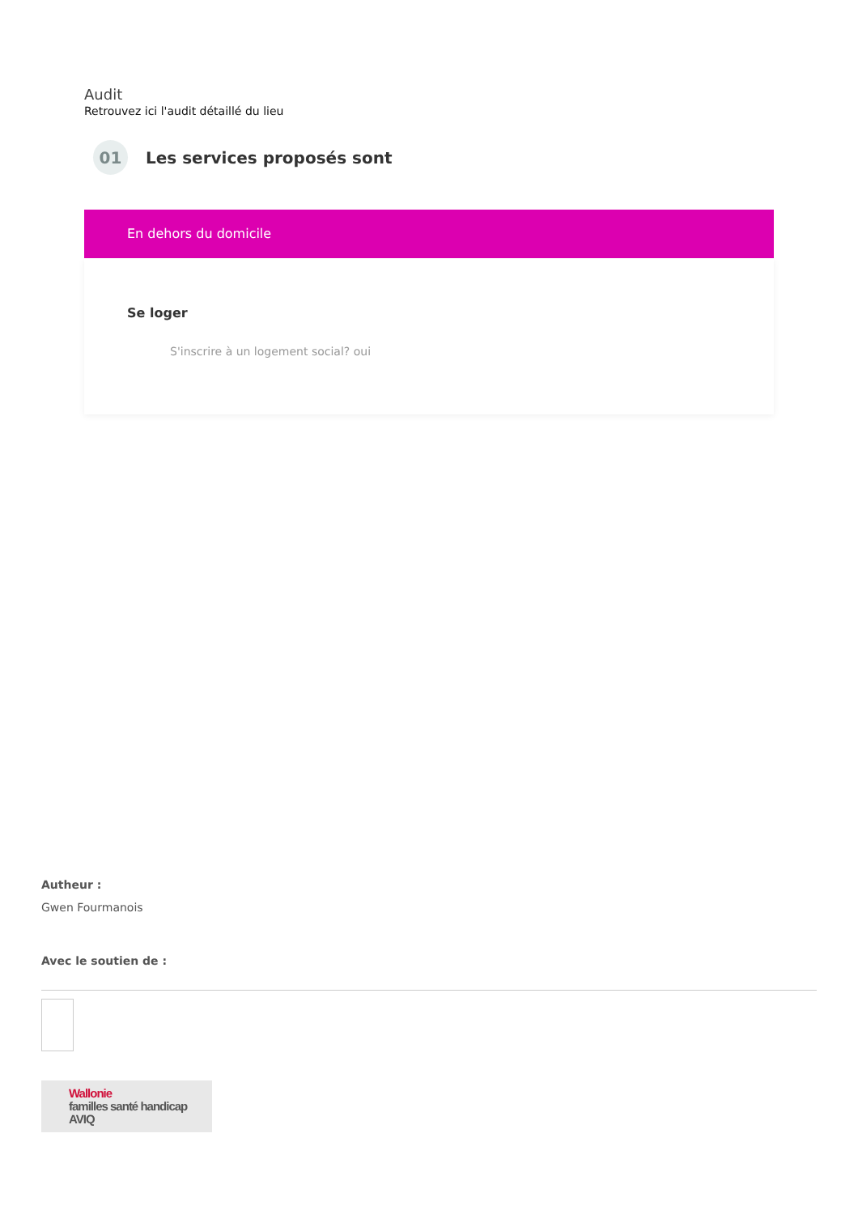Audit
Retrouvez ici l'audit détaillé du lieu
01
Les services proposés sont
En dehors du domicile
Se loger
S'inscrire à un logement social? oui
Autheur :
Gwen Fourmanois
Avec le soutien de :
Wallonie
familles santé handicap
AVIQ